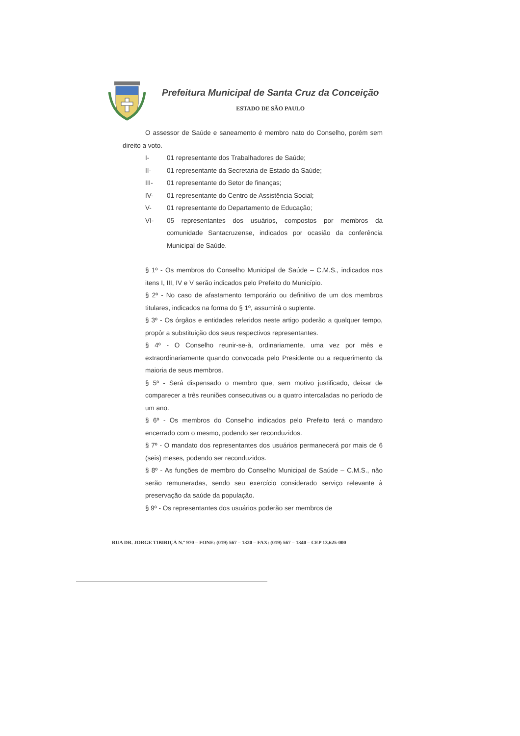Prefeitura Municipal de Santa Cruz da Conceição
ESTADO DE SÃO PAULO
O assessor de Saúde e saneamento é membro nato do Conselho, porém sem direito a voto.
I- 01 representante dos Trabalhadores de Saúde;
II- 01 representante da Secretaria de Estado da Saúde;
III- 01 representante do Setor de finanças;
IV- 01 representante do Centro de Assistência Social;
V- 01 representante do Departamento de Educação;
VI- 05 representantes dos usuários, compostos por membros da comunidade Santacruzense, indicados por ocasião da conferência Municipal de Saúde.
§ 1º - Os membros do Conselho Municipal de Saúde – C.M.S., indicados nos itens I, III, IV e V serão indicados pelo Prefeito do Município.
§ 2º - No caso de afastamento temporário ou definitivo de um dos membros titulares, indicados na forma do § 1º, assumirá o suplente.
§ 3º - Os órgãos e entidades referidos neste artigo poderão a qualquer tempo, propôr a substituição dos seus respectivos representantes.
§ 4º - O Conselho reunir-se-à, ordinariamente, uma vez por mês e extraordinariamente quando convocada pelo Presidente ou a requerimento da maioria de seus membros.
§ 5º - Será dispensado o membro que, sem motivo justificado, deixar de comparecer a três reuniões consecutivas ou a quatro intercaladas no período de um ano.
§ 6º - Os membros do Conselho indicados pelo Prefeito terá o mandato encerrado com o mesmo, podendo ser reconduzidos.
§ 7º - O mandato dos representantes dos usuários permanecerá por mais de 6 (seis) meses, podendo ser reconduzidos.
§ 8º - As funções de membro do Conselho Municipal de Saúde – C.M.S., não serão remuneradas, sendo seu exercício considerado serviço relevante à preservação da saúde da população.
§ 9º - Os representantes dos usuários poderão ser membros de
RUA DR. JORGE TIBIRIÇÁ N.º 970 – FONE: (019) 567 – 1320 – FAX: (019) 567 – 1340 – CEP 13.625-000